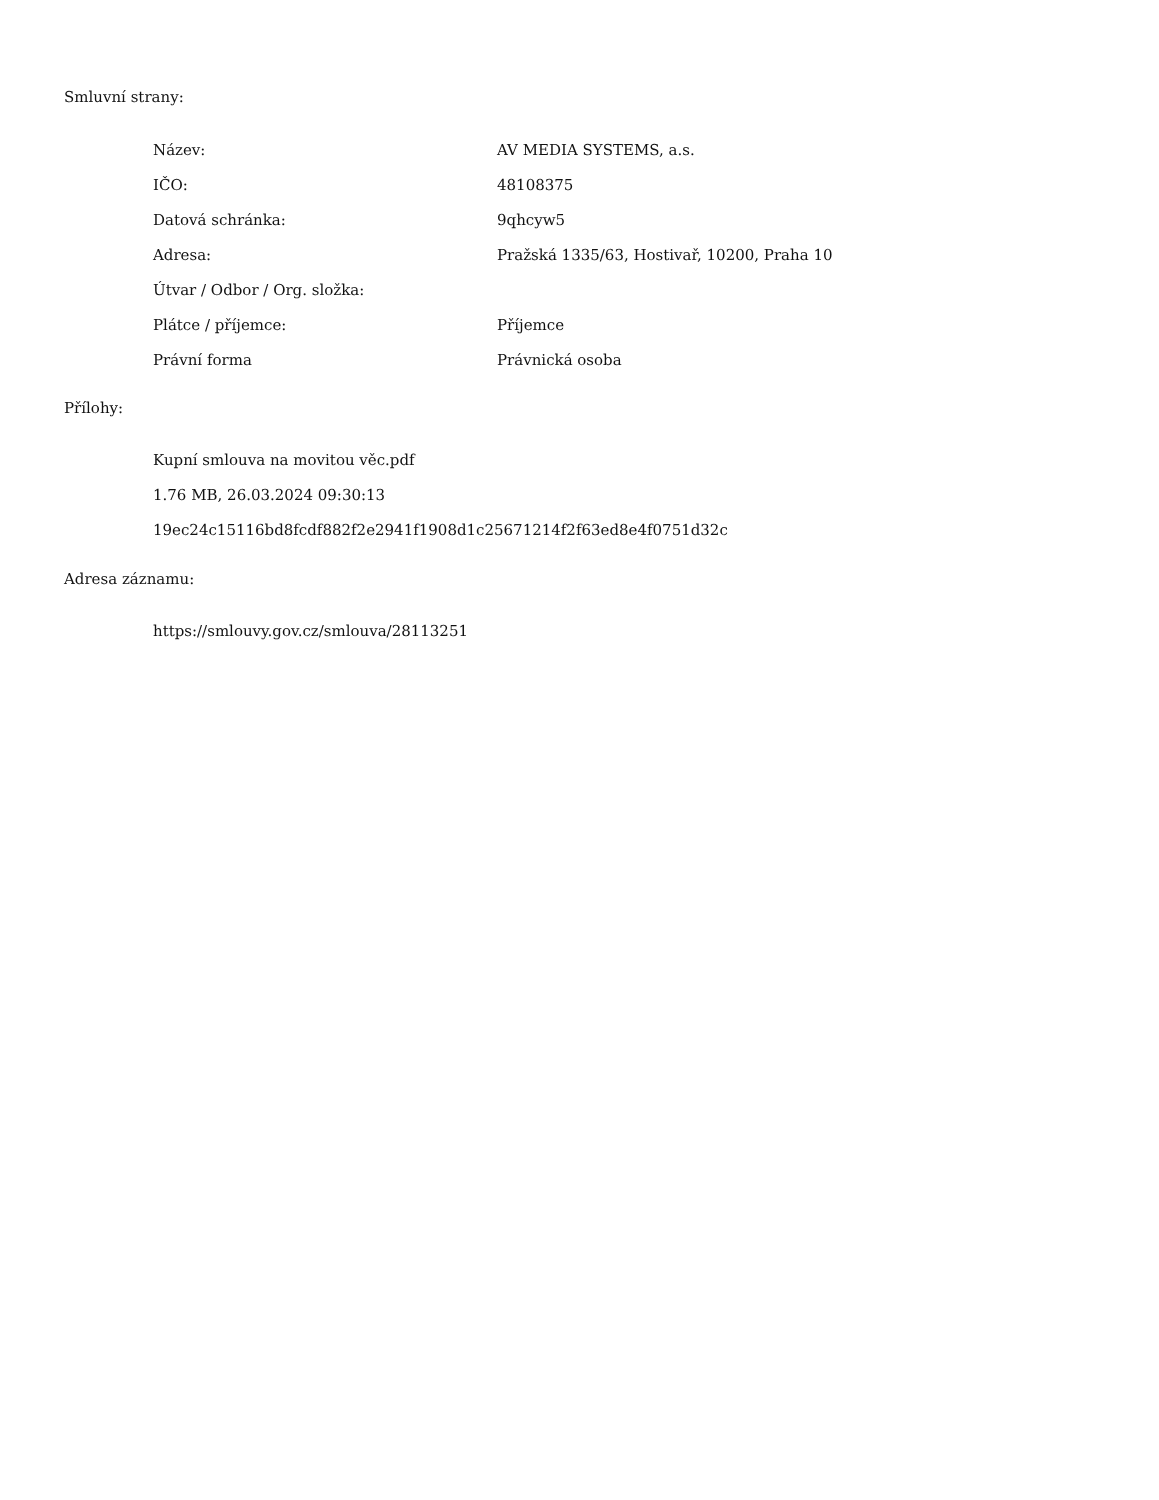Smluvní strany:
| Název: | AV MEDIA SYSTEMS, a.s. |
| IČO: | 48108375 |
| Datová schránka: | 9qhcyw5 |
| Adresa: | Pražská 1335/63, Hostivař, 10200, Praha 10 |
| Útvar / Odbor / Org. složka: | |
| Plátce / příjemce: | Příjemce |
| Právní forma | Právnická osoba |
Přílohy:
Kupní smlouva na movitou věc.pdf
1.76 MB, 26.03.2024 09:30:13
19ec24c15116bd8fcdf882f2e2941f1908d1c25671214f2f63ed8e4f0751d32c
Adresa záznamu:
https://smlouvy.gov.cz/smlouva/28113251